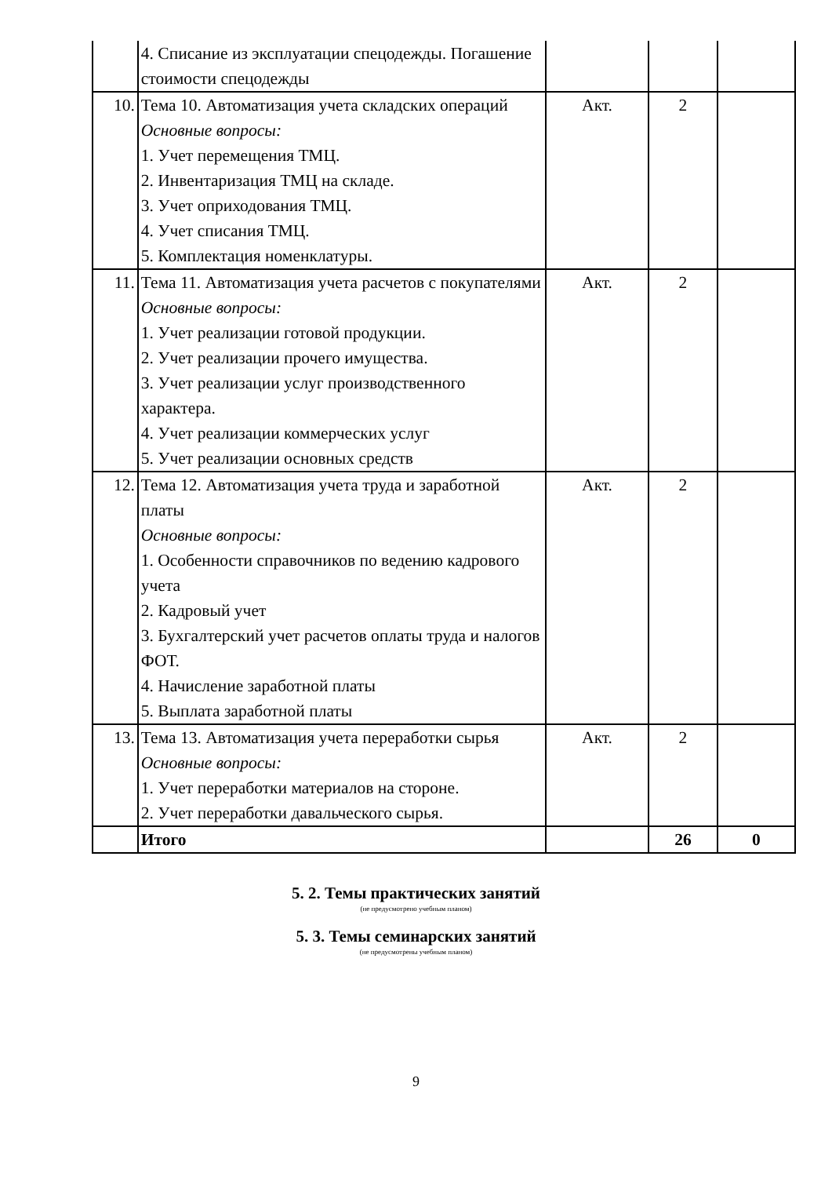| | 4. Списание из эксплуатации спецодежды. Погашение стоимости спецодежды | | | |
| 10. | Тема 10. Автоматизация учета складских операций Основные вопросы: 1. Учет перемещения ТМЦ. 2. Инвентаризация ТМЦ на складе. 3. Учет оприходования ТМЦ. 4. Учет списания ТМЦ. 5. Комплектация номенклатуры. | Акт. | 2 | |
| 11. | Тема 11. Автоматизация учета расчетов с покупателями Основные вопросы: 1. Учет реализации готовой продукции. 2. Учет реализации прочего имущества. 3. Учет реализации услуг производственного характера. 4. Учет реализации коммерческих услуг 5. Учет реализации основных средств | Акт. | 2 | |
| 12. | Тема 12. Автоматизация учета труда и заработной платы Основные вопросы: 1. Особенности справочников по ведению кадрового учета 2. Кадровый учет 3. Бухгалтерский учет расчетов оплаты труда и налогов ФОТ. 4. Начисление заработной платы 5. Выплата заработной платы | Акт. | 2 | |
| 13. | Тема 13. Автоматизация учета переработки сырья Основные вопросы: 1. Учет переработки материалов на стороне. 2. Учет переработки давальческого сырья. | Акт. | 2 | |
| | Итого | | 26 | 0 |
5. 2. Темы практических занятий
(не предусмотрено учебным планом)
5. 3. Темы семинарских занятий
(не предусмотрены учебным планом)
9